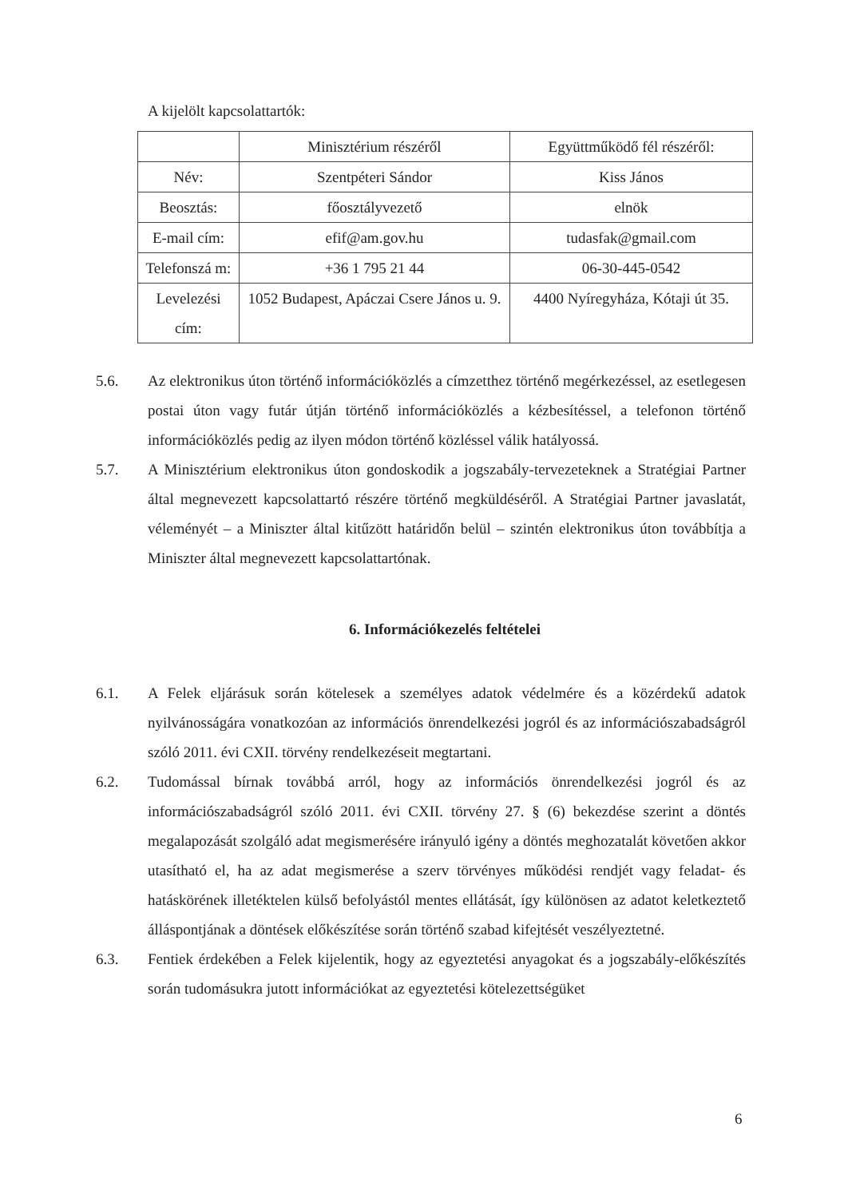A kijelölt kapcsolattartók:
| | Minisztérium részéről | Együttműködő fél részéről: |
| Név: | Szentpéteri Sándor | Kiss János |
| Beosztás: | főosztályvezető | elnök |
| E-mail cím: | efif@am.gov.hu | tudasfak@gmail.com |
| Telefonszá m: | +36 1 795 21 44 | 06-30-445-0542 |
| Levelezési cím: | 1052 Budapest, Apáczai Csere János u. 9. | 4400 Nyíregyháza, Kótaji út 35. |
5.6. Az elektronikus úton történő információközlés a címzetthez történő megérkezéssel, az esetlegesen postai úton vagy futár útján történő információközlés a kézbesítéssel, a telefonon történő információközlés pedig az ilyen módon történő közléssel válik hatályossá.
5.7. A Minisztérium elektronikus úton gondoskodik a jogszabály-tervezeteknek a Stratégiai Partner által megnevezett kapcsolattartó részére történő megküldéséről. A Stratégiai Partner javaslatát, véleményét – a Miniszter által kitűzött határidőn belül – szintén elektronikus úton továbbítja a Miniszter által megnevezett kapcsolattartónak.
6. Információkezelés feltételei
6.1. A Felek eljárásuk során kötelesek a személyes adatok védelmére és a közérdekű adatok nyilvánosságára vonatkozóan az információs önrendelkezési jogról és az információszabadságról szóló 2011. évi CXII. törvény rendelkezéseit megtartani.
6.2. Tudomással bírnak továbbá arról, hogy az információs önrendelkezési jogról és az információszabadságról szóló 2011. évi CXII. törvény 27. § (6) bekezdése szerint a döntés megalapozását szolgáló adat megismerésére irányuló igény a döntés meghozatalát követően akkor utasítható el, ha az adat megismerése a szerv törvényes működési rendjét vagy feladat- és hatáskörének illetéktelen külső befolyástól mentes ellátását, így különösen az adatot keletkeztető álláspontjának a döntések előkészítése során történő szabad kifejtését veszélyeztetné.
6.3. Fentiek érdekében a Felek kijelentik, hogy az egyeztetési anyagokat és a jogszabály-előkészítés során tudomásukra jutott információkat az egyeztetési kötelezettségüket
6